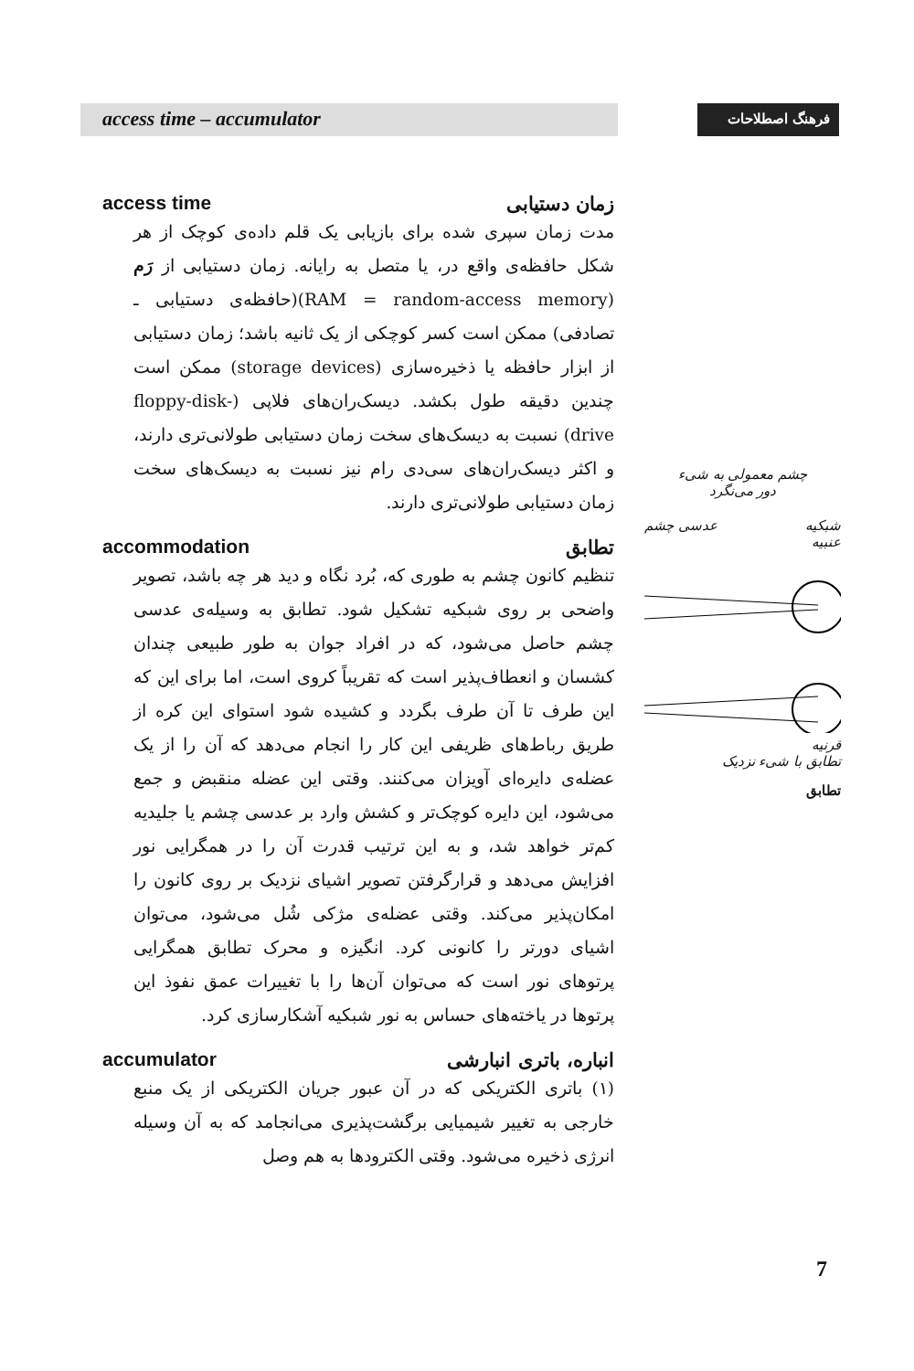access time – accumulator
فرهنگ اصطلاحات
access time زمان دستیابی
مدت زمان سپری شده برای بازیابی یک قلم داده‌ی کوچک از هر شکل حافظه‌ی واقع در، یا متصل به رایانه. زمان دستیابی از رَم (RAM = random-access memory)(حافظه‌ی دستیابی ـ تصادفی) ممکن است کسر کوچکی از یک ثانیه باشد؛ زمان دستیابی از ابزار حافظه یا ذخیره‌سازی (storage devices) ممکن است چندین دقیقه طول بکشد. دیسک‌ران‌های فلاپی (floppy-disk-drive) نسبت به دیسک‌های سخت زمان دستیابی طولانی‌تری دارند، و اکثر دیسک‌ران‌های سی‌دی رام نیز نسبت به دیسک‌های سخت زمان دستیابی طولانی‌تری دارند.
accommodation تطابق
تنظیم کانون چشم به طوری که، بُرد نگاه و دید هر چه باشد، تصویر واضحی بر روی شبکیه تشکیل شود. تطابق به وسیله‌ی عدسی چشم حاصل می‌شود، که در افراد جوان به طور طبیعی چندان کشسان و انعطاف‌پذیر است که تقریباً کروی است، اما برای این که این طرف تا آن طرف بگردد و کشیده شود استوای این کره از طریق رباط‌های ظریفی این کار را انجام می‌دهد که آن را از یک عضله‌ی دایره‌ای آویزان می‌کنند. وقتی این عضله منقبض و جمع می‌شود، این دایره کوچک‌تر و کشش وارد بر عدسی چشم یا جلیدیه کم‌تر خواهد شد، و به این ترتیب قدرت آن را در همگرایی نور افزایش می‌دهد و قرارگرفتن تصویر اشیای نزدیک بر روی کانون را امکان‌پذیر می‌کند. وقتی عضله‌ی مژکی شُل می‌شود، می‌توان اشیای دورتر را کانونی کرد. انگیزه و محرک تطابق همگرایی پرتوهای نور است که می‌توان آن‌ها را با تغییرات عمق نفوذ این پرتوها در یاخته‌های حساس به نور شبکیه آشکارسازی کرد.
accumulator انباره، باتری انبارشی
(۱) باتری الکتریکی که در آن عبور جریان الکتریکی از یک منبع خارجی به تغییر شیمیایی برگشت‌پذیری می‌انجامد که به آن وسیله انرژی ذخیره می‌شود. وقتی الکترودها به هم وصل
چشم معمولی به شیء
دور می‌نگرد
شبکیه عدسی چشم
عنبیه
قرنیه
تطابق با شیء نزدیک
تطابق
7